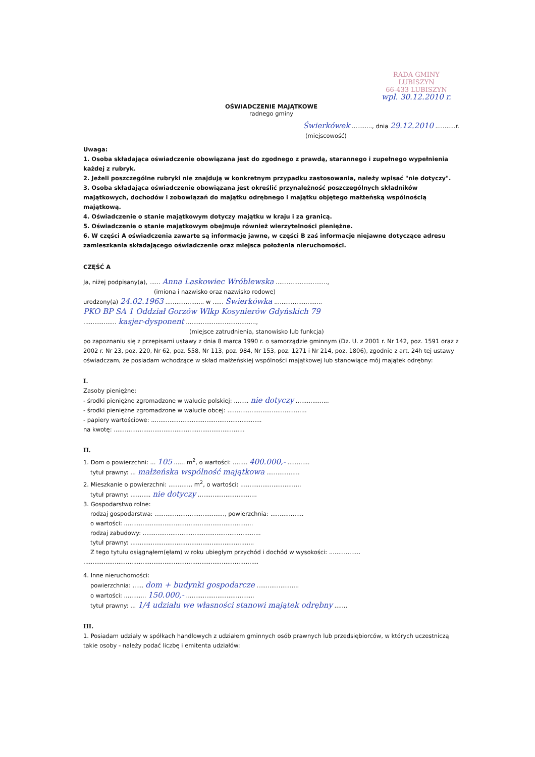RADA GMINY
LUBISZYN
66-433 LUBISZYN
wpł. 30.12.2010 r.
OŚWIADCZENIE MAJĄTKOWE
radnego gminy
Świerkówek ..........., dnia 29.12.2010 ...........r.
(miejscowość)
Uwaga:
1. Osoba składająca oświadczenie obowiązana jest do zgodnego z prawdą, starannego i zupełnego wypełnienia każdej z rubryk.
2. Jeżeli poszczególne rubryki nie znajdują w konkretnym przypadku zastosowania, należy wpisać "nie dotyczy".
3. Osoba składająca oświadczenie obowiązana jest określić przynależność poszczególnych składników majątkowych, dochodów i zobowiązań do majątku odrębnego i majątku objętego małżeńską wspólnością majątkową.
4. Oświadczenie o stanie majątkowym dotyczy majątku w kraju i za granicą.
5. Oświadczenie o stanie majątkowym obejmuje również wierzytelności pieniężne.
6. W części A oświadczenia zawarte są informacje jawne, w części B zaś informacje niejawne dotyczące adresu zamieszkania składającego oświadczenie oraz miejsca położenia nieruchomości.
CZĘŚĆ A
Ja, niżej podpisany(a), ...... Anna Laskowiec Wróblewska ............................,
(imiona i nazwisko oraz nazwisko rodowe)
urodzony(a) 24.02.1963 ..................... w ...... Świerkówka ..........................
PKO BP SA 1 Oddział Gorzów Wlkp Kosynierów Gdyńskich 79
.................. kasjer-dysponent ......................................,
(miejsce zatrudnienia, stanowisko lub funkcja)
po zapoznaniu się z przepisami ustawy z dnia 8 marca 1990 r. o samorządzie gminnym (Dz. U. z 2001 r. Nr 142, poz. 1591 oraz z 2002 r. Nr 23, poz. 220, Nr 62, poz. 558, Nr 113, poz. 984, Nr 153, poz. 1271 i Nr 214, poz. 1806), zgodnie z art. 24h tej ustawy oświadczam, że posiadam wchodzące w skład małżeńskiej wspólności majątkowej lub stanowiące mój majątek odrębny:
I.
Zasoby pieniężne:
- środki pieniężne zgromadzone w walucie polskiej: ........ nie dotyczy ..................
- środki pieniężne zgromadzone w walucie obcej: ...........................................
- papiery wartościowe: ............................................................
na kwotę: .......................................................................
II.
1. Dom o powierzchni: ... 105 ...... m<sup>2</sup>, o wartości: ........ 400.000,- ............
tytuł prawny: ... małżeńska wspólność majątkowa ..................
2. Mieszkanie o powierzchni: ............. m<sup>2</sup>, o wartości: .................................
tytuł prawny: ........... nie dotyczy ................................
3. Gospodarstwo rolne:
rodzaj gospodarstwa: ......................................, powierzchnia: ..................
o wartości: ......................................................................
rodzaj zabudowy: ................................................................
tytuł prawny: ...................................................................
Z tego tytułu osiągnąłem(ęłam) w roku ubiegłym przychód i dochód w wysokości: .................
...............................................................................................
4. Inne nieruchomości:
powierzchnia: ...... dom + budynki gospodarcze .......................
o wartości: ............ 150.000,- .....................................
tytuł prawny: ... 1/4 udziału we własności stanowi majątek odrębny .......
III.
1. Posiadam udziały w spółkach handlowych z udziałem gminnych osób prawnych lub przedsiębiorców, w których uczestniczą takie osoby - należy podać liczbę i emitenta udziałów: